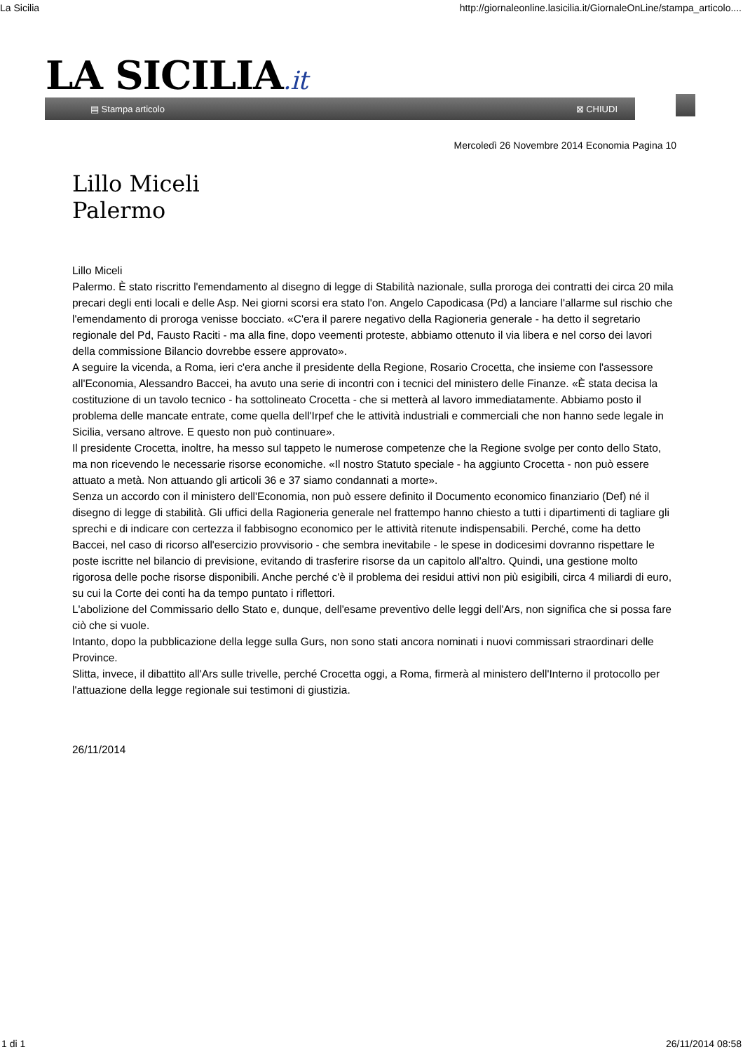La Sicilia http://giornaleonline.lasicilia.it/GiornaleOnLine/stampa_articolo....
LA SICILIA.it
▤ Stampa articolo ⊠ CHIUDI
Mercoledì 26 Novembre 2014 Economia Pagina 10
Lillo Miceli
Palermo
Lillo Miceli
Palermo. È stato riscritto l'emendamento al disegno di legge di Stabilità nazionale, sulla proroga dei contratti dei circa 20 mila precari degli enti locali e delle Asp. Nei giorni scorsi era stato l'on. Angelo Capodicasa (Pd) a lanciare l'allarme sul rischio che l'emendamento di proroga venisse bocciato. «C'era il parere negativo della Ragioneria generale - ha detto il segretario regionale del Pd, Fausto Raciti - ma alla fine, dopo veementi proteste, abbiamo ottenuto il via libera e nel corso dei lavori della commissione Bilancio dovrebbe essere approvato».
A seguire la vicenda, a Roma, ieri c'era anche il presidente della Regione, Rosario Crocetta, che insieme con l'assessore all'Economia, Alessandro Baccei, ha avuto una serie di incontri con i tecnici del ministero delle Finanze. «È stata decisa la costituzione di un tavolo tecnico - ha sottolineato Crocetta - che si metterà al lavoro immediatamente. Abbiamo posto il problema delle mancate entrate, come quella dell'Irpef che le attività industriali e commerciali che non hanno sede legale in Sicilia, versano altrove. E questo non può continuare».
Il presidente Crocetta, inoltre, ha messo sul tappeto le numerose competenze che la Regione svolge per conto dello Stato, ma non ricevendo le necessarie risorse economiche. «Il nostro Statuto speciale - ha aggiunto Crocetta - non può essere attuato a metà. Non attuando gli articoli 36 e 37 siamo condannati a morte».
Senza un accordo con il ministero dell'Economia, non può essere definito il Documento economico finanziario (Def) né il disegno di legge di stabilità. Gli uffici della Ragioneria generale nel frattempo hanno chiesto a tutti i dipartimenti di tagliare gli sprechi e di indicare con certezza il fabbisogno economico per le attività ritenute indispensabili. Perché, come ha detto Baccei, nel caso di ricorso all'esercizio provvisorio - che sembra inevitabile - le spese in dodicesimi dovranno rispettare le poste iscritte nel bilancio di previsione, evitando di trasferire risorse da un capitolo all'altro. Quindi, una gestione molto rigorosa delle poche risorse disponibili. Anche perché c'è il problema dei residui attivi non più esigibili, circa 4 miliardi di euro, su cui la Corte dei conti ha da tempo puntato i riflettori.
L'abolizione del Commissario dello Stato e, dunque, dell'esame preventivo delle leggi dell'Ars, non significa che si possa fare ciò che si vuole.
Intanto, dopo la pubblicazione della legge sulla Gurs, non sono stati ancora nominati i nuovi commissari straordinari delle Province.
Slitta, invece, il dibattito all'Ars sulle trivelle, perché Crocetta oggi, a Roma, firmerà al ministero dell'Interno il protocollo per l'attuazione della legge regionale sui testimoni di giustizia.
26/11/2014
1 di 1 26/11/2014 08:58